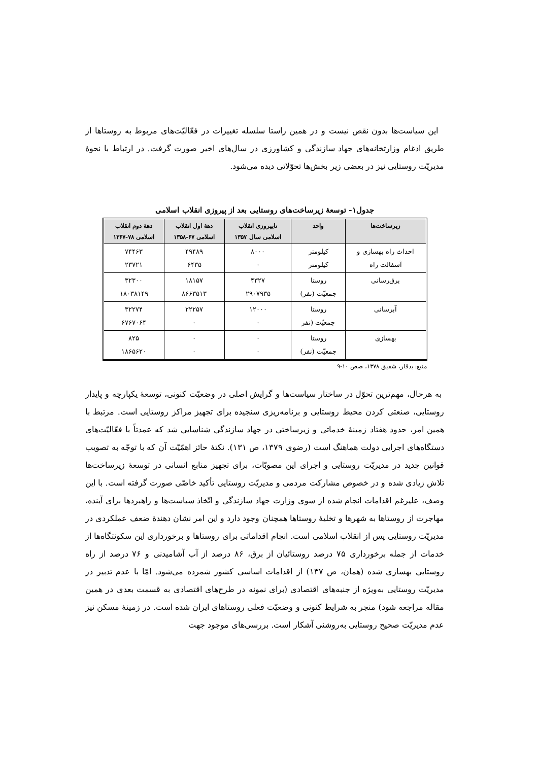این سیاست‌ها بدون نقص نیست و در همین راستا سلسله تغییرات در فعّالیّت‌های مربوط به روستاها از طریق ادغام وزارتخانه‌های جهاد سازندگی و کشاورزی در سال‌های اخیر صورت گرفت. در ارتباط با نحوهٔ مدیریّت روستایی نیز در بعضی زیر بخش‌ها تحوّلاتی دیده می‌شود.
جدول۱- توسعهٔ زیرساخت‌های روستایی بعد از پیروزی انقلاب اسلامی
| زیرساخت‌ها | واحد | تاپیروزی انقلاب اسلامی سال ۱۳۵۷ | دههٔ اول انقلاب اسلامی ۶۷-۱۳۵۸ | دههٔ دوم انقلاب اسلامی ۷۸-۱۳۶۷ |
| --- | --- | --- | --- | --- |
| احداث راه بهسازی و آسفالت راه | کیلومتر کیلومتر | ۸۰۰۰ ۰ | ۴۹۴۸۹ ۶۴۳۵ | ۷۴۴۶۳ ۲۳۷۲۱ |
| برق‌رسانی | روستا جمعیّت (نفر) | ۴۳۲۷ ۲۹۰۷۹۳۵ | ۱۸۱۵۷ ۸۶۶۳۵۱۳ | ۳۲۳۰۰ ۱۸۰۳۸۱۴۹ |
| آبرسانی | روستا جمعیّت (نفر | ۱۲۰۰۰ ۰ | ۲۲۲۵۷ ۰ | ۳۲۲۷۴ ۶۷۶۷۰۶۴ |
| بهسازی | روستا جمعیّت (نفر) | ۰ ۰ | ۰ ۰ | ۸۲۵ ۱۸۶۵۶۲۰ |
منبع: یدقار، شفیق ۱۳۷۸، صص ۱۰-۹
به هرحال، مهم‌ترین تحوّل در ساختار سیاست‌ها و گرایش اصلی در وضعیّت کنونی، توسعهٔ یکپارچه و پایدار روستایی، صنعتی کردن محیط روستایی و برنامه‌ریزی سنجیده برای تجهیز مراکز روستایی است. مرتبط با همین امر، حدود هفتاد زمینهٔ خدماتی و زیرساختی در جهاد سازندگی شناسایی شد که عمدتاً با فعّالیّت‌های دستگاه‌های اجرایی دولت هماهنگ است (رضوی ۱۳۷۹، ص ۱۳۱). نکتهٔ حائز اهمّیّت آن که با توجّه به تصویب قوانین جدید در مدیریّت روستایی و اجرای این مصوبّات، برای تجهیز منابع انسانی در توسعهٔ زیرساخت‌ها تلاش زیادی شده و در خصوص مشارکت مردمی و مدیریّت روستایی تأکید خاصّی صورت گرفته است. با این وصف، علیرغم اقدامات انجام شده از سوی وزارت جهاد سازندگی و اتّخاذ سیاست‌ها و راهبردها برای آینده، مهاجرت از روستاها به شهرها و تخلیهٔ روستاها همچنان وجود دارد و این امر نشان دهندهٔ ضعف عملکردی در مدیریّت روستایی پس از انقلاب اسلامی است. انجام اقداماتی برای روستاها و برخورداری این سکونتگاه‌ها از خدمات از جمله برخورداری ۷۵ درصد روستائیان از برق، ۸۶ درصد از آب آشامیدنی و ۷۶ درصد از راه روستایی بهسازی شده (همان، ص ۱۳۷) از اقدامات اساسی کشور شمرده می‌شود. امّا با عدم تدبیر در مدیریّت روستایی به‌ویژه از جنبه‌های اقتصادی (برای نمونه در طرح‌های اقتصادی به قسمت بعدی در همین مقاله مراجعه شود) منجر به شرایط کنونی و وضعیّت فعلی روستاهای ایران شده است. در زمینهٔ مسکن نیز عدم مدیریّت صحیح روستایی به‌روشنی آشکار است. بررسی‌های موجود جهت